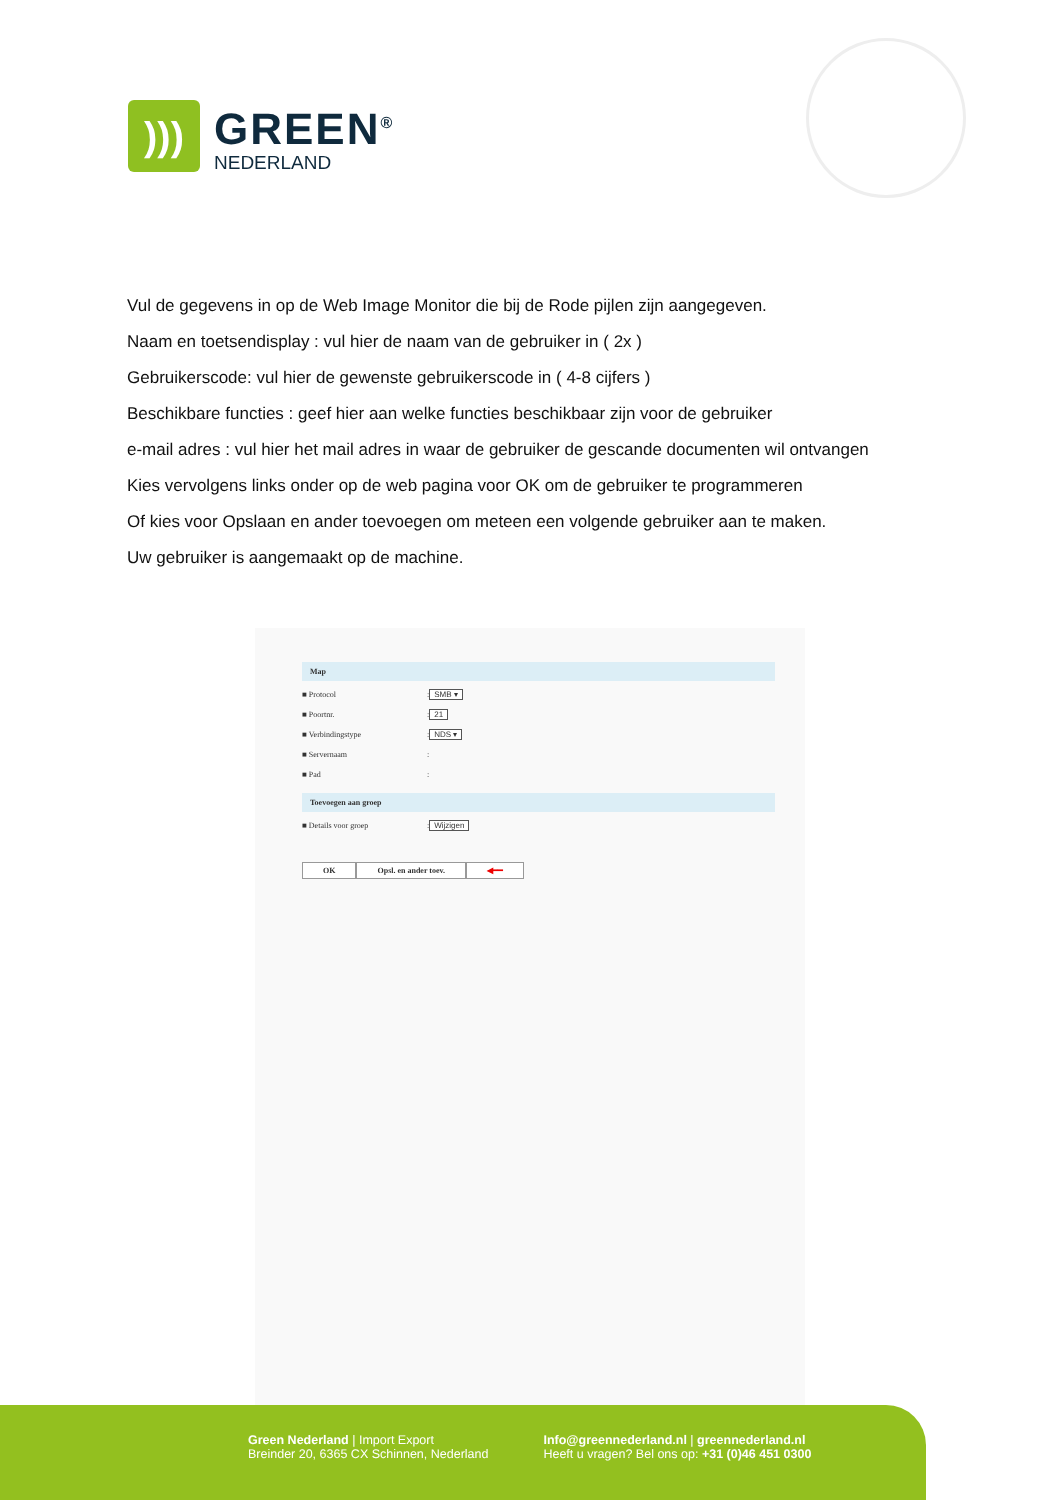)))
GREEN<sup>®</sup>
NEDERLAND
Vul de gegevens in op de Web Image Monitor die bij de Rode pijlen zijn aangegeven.
Naam en toetsendisplay : vul hier de naam van de gebruiker in ( 2x )
Gebruikerscode: vul hier de gewenste gebruikerscode in ( 4-8 cijfers )
Beschikbare functies : geef hier aan welke functies beschikbaar zijn voor de gebruiker
e-mail adres : vul hier het mail adres in waar de gebruiker de gescande documenten wil ontvangen
Kies vervolgens links onder op de web pagina voor OK om de gebruiker te programmeren
Of kies voor Opslaan en ander toevoegen om meteen een volgende gebruiker aan te maken.
Uw gebruiker is aangemaakt op de machine.
Map
■ Protocol: SMB ▾
■ Poortnr.: 21
■ Verbindingstype: NDS ▾
■ Servernaam:
■ Pad:
Toevoegen aan groep
■ Details voor groep: Wijzigen
OK Opsl. en ander toev. ◀━━
Green Nederland | Import Export
Breinder 20, 6365 CX Schinnen, Nederland
Info@greennederland.nl | greennederland.nl
Heeft u vragen? Bel ons op: +31 (0)46 451 0300